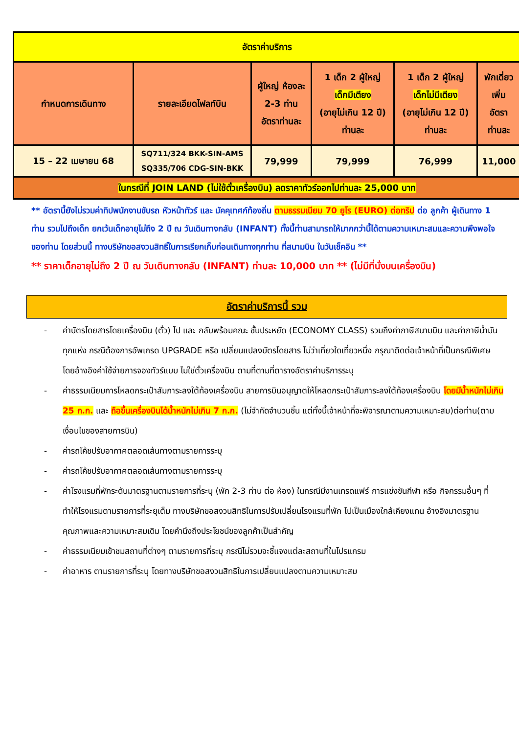| อัตราค่าบริการ | | | | | |
| กำหนดการเดินทาง | รายละเอียดไฟลท์บิน | ผู้ใหญ่ ห้องละ 2-3 ท่าน อัตราท่านละ | 1 เด็ก 2 ผู้ใหญ่ เด็กมีเตียง (อายุไม่เกิน 12 ปี) ท่านละ | 1 เด็ก 2 ผู้ใหญ่ เด็กไม่มีเตียง (อายุไม่เกิน 12 ปี) ท่านละ | พักเดี่ยว เพิ่ม อัตรา ท่านละ |
| 15 – 22 เมษายน 68 | SQ711/324 BKK-SIN-AMS SQ335/706 CDG-SIN-BKK | 79,999 | 79,999 | 76,999 | 11,000 |
| ในกรณีที่ JOIN LAND (ไม่ใช้ตั๋วเครื่องบิน) ลดราคาทัวร์ออกไปท่านละ 25,000 บาท | | | | | |
** อัตรานี้ยังไม่รวมค่าทิปพนักงานขับรถ หัวหน้าทัวร์ และ มัคคุเทศก์ท้องถิ่น ตามธรรมเนียม 70 ยูโร (EURO) ต่อทริป ต่อ ลูกค้า ผู้เดินทาง 1 ท่าน รวมไปถึงเด็ก ยกเว้นเด็กอายุไม่ถึง 2 ปี ณ วันเดินทางกลับ (INFANT) ทั้งนี้ท่านสามารถให้มากกว่านี้ได้ตามความเหมาะสมและความพึงพอใจของท่าน โดยส่วนนี้ ทางบริษัทขอสงวนสิทธิ์ในการเรียกเก็บก่อนเดินทางทุกท่าน ที่สนามบิน ในวันเช็คอิน **
** ราคาเด็กอายุไม่ถึง 2 ปี ณ วันเดินทางกลับ (INFANT) ท่านละ 10,000 บาท ** (ไม่มีที่นั่งบนเครื่องบิน)
อัตราค่าบริการนี้ รวม
- ค่าบัตรโดยสารโดยเครื่องบิน (ตั๋ว) ไป และ กลับพร้อมคณะ ชั้นประหยัด (ECONOMY CLASS) รวมถึงค่าภาษีสนามบิน และค่าภาษีน้ำมันทุกแห่ง กรณีต้องการอัพเกรด UPGRADE หรือ เปลี่ยนแปลงบัตรโดยสาร ไม่ว่าเที่ยวใดเที่ยวหนึ่ง กรุณาติดต่อเจ้าหน้าที่เป็นกรณีพิเศษ โดยอ้างอิงค่าใช้จ่ายการจองทัวร์แบบ ไม่ใช่ตั๋วเครื่องบิน ตามที่ตามที่ตารางอัตราค่าบริการระบุ
- ค่าธรรมเนียมการโหลดกระเป๋าสัมภาระลงใต้ท้องเครื่องบิน สายการบินอนุญาตให้โหลดกระเป๋าสัมภาระลงใต้ท้องเครื่องบิน โดยมีน้ำหนักไม่เกิน 25 ก.ก. และ ถือขึ้นเครื่องบินได้น้ำหนักไม่เกิน 7 ก.ก. (ไม่จำกัดจำนวนชิ้น แต่ทั้งนี้เจ้าหน้าที่จะพิจารณาตามความเหมาะสม)ต่อท่าน(ตามเงื่อนไขของสายการบิน)
- ค่ารถโค้ชปรับอากาศตลอดเส้นทางตามรายการระบุ
- ค่ารถโค้ชปรับอากาศตลอดเส้นทางตามรายการระบุ
- ค่าโรงแรมที่พักระดับมาตรฐานตามรายการที่ระบุ (พัก 2-3 ท่าน ต่อ ห้อง) ในกรณีมีงานเทรดแฟร์ การแข่งขันกีฬา หรือ กิจกรรมอื่นๆ ที่ทำให้โรงแรมตามรายการที่ระยุเต็ม ทางบริษัทขอสงวนสิทธิในการปรับเปลี่ยนโรงแรมที่พัก ไปเป็นเมืองใกล้เคียงแทน อ้างอิงมาตรฐานคุณภาพและความเหมาะสมเดิม โดยคำนึงถึงประโยชน์ของลูกค้าเป็นสำคัญ
- ค่าธรรมเนียมเข้าชมสถานที่ต่างๆ ตามรายการที่ระบุ กรณีไม่รวมจะชี้แจงแต่ละสถานที่ในโปรแกรม
- ค่าอาหาร ตามรายการที่ระบุ โดยทางบริษัทขอสงวนสิทธิในการเปลี่ยนแปลงตามความเหมาะสม